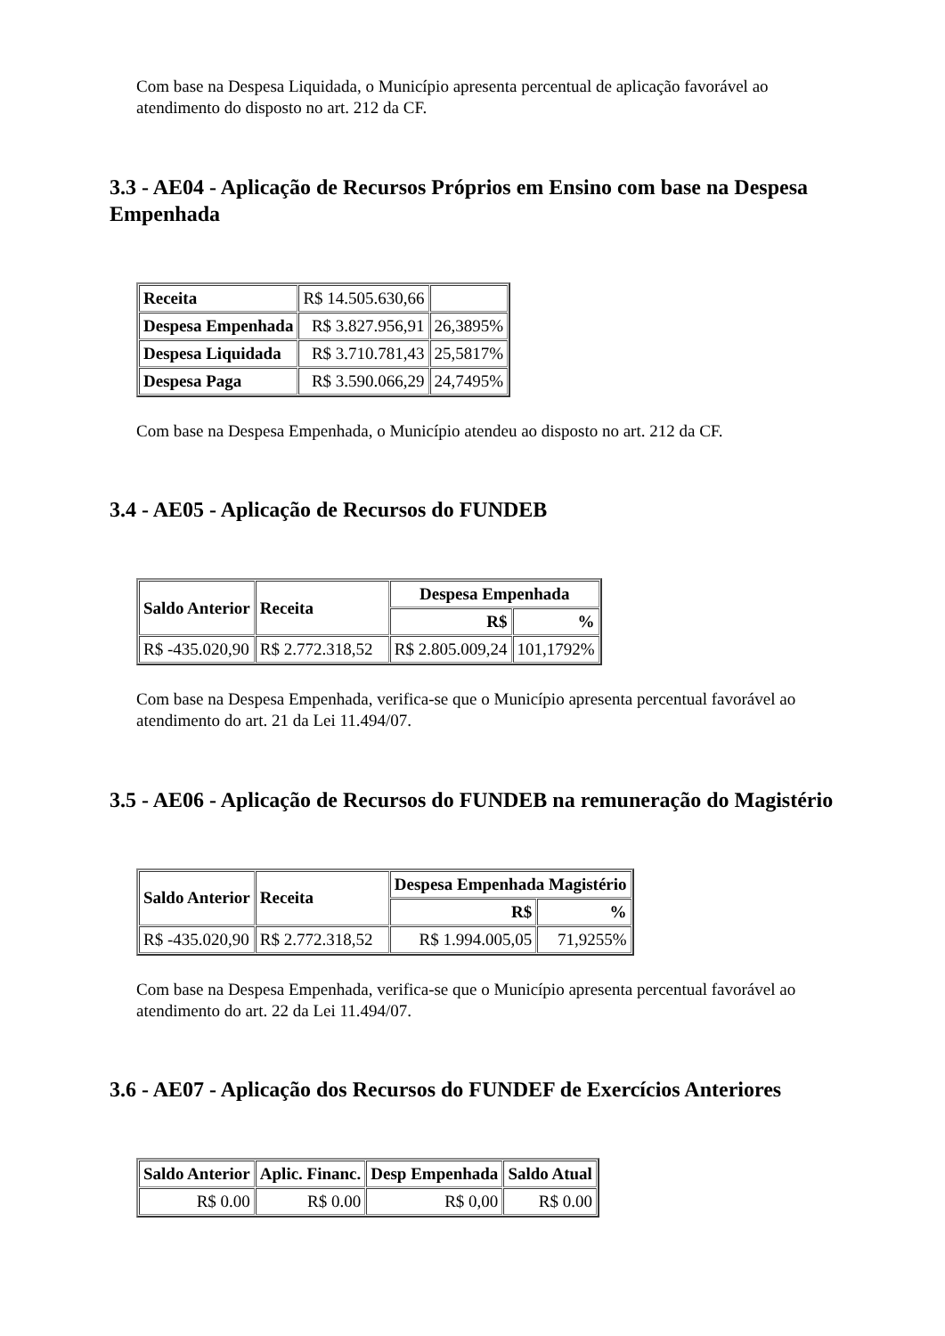Com base na Despesa Liquidada, o Município apresenta percentual de aplicação favorável ao atendimento do disposto no art. 212 da CF.
3.3 - AE04 - Aplicação de Recursos Próprios em Ensino com base na Despesa Empenhada
| Receita | R$ 14.505.630,66 | |
| Despesa Empenhada | R$ 3.827.956,91 | 26,3895% |
| Despesa Liquidada | R$ 3.710.781,43 | 25,5817% |
| Despesa Paga | R$ 3.590.066,29 | 24,7495% |
Com base na Despesa Empenhada, o Município atendeu ao disposto no art. 212 da CF.
3.4 - AE05 - Aplicação de Recursos do FUNDEB
| Saldo Anterior | Receita | Despesa Empenhada | |
| --- | --- | --- | --- |
| | | R$ | % |
| R$ -435.020,90 | R$ 2.772.318,52 | R$ 2.805.009,24 | 101,1792% |
Com base na Despesa Empenhada, verifica-se que o Município apresenta percentual favorável ao atendimento do art. 21 da Lei 11.494/07.
3.5 - AE06 - Aplicação de Recursos do FUNDEB na remuneração do Magistério
| Saldo Anterior | Receita | Despesa Empenhada Magistério | |
| --- | --- | --- | --- |
| | | R$ | % |
| R$ -435.020,90 | R$ 2.772.318,52 | R$ 1.994.005,05 | 71,9255% |
Com base na Despesa Empenhada, verifica-se que o Município apresenta percentual favorável ao atendimento do art. 22 da Lei 11.494/07.
3.6 - AE07 - Aplicação dos Recursos do FUNDEF de Exercícios Anteriores
| Saldo Anterior | Aplic. Financ. | Desp Empenhada | Saldo Atual |
| --- | --- | --- | --- |
| R$ 0.00 | R$ 0.00 | R$ 0,00 | R$ 0.00 |